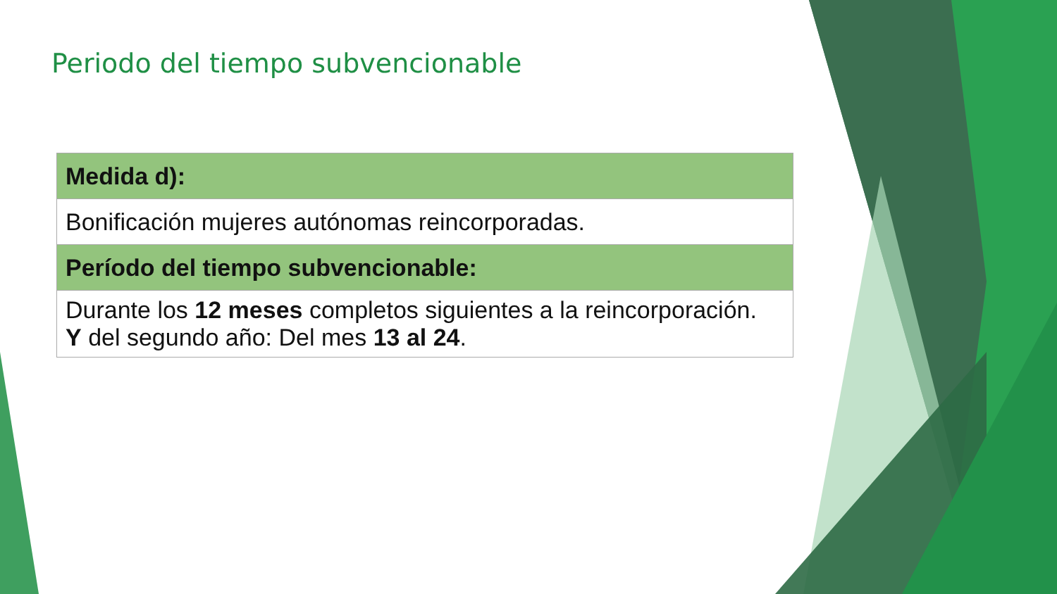Periodo del tiempo subvencionable
| Medida d): |
| --- |
| Bonificación mujeres autónomas reincorporadas. |
| Período del tiempo subvencionable: |
| Durante los 12 meses completos siguientes a la reincorporación. Y del segundo año: Del mes 13 al 24 . |